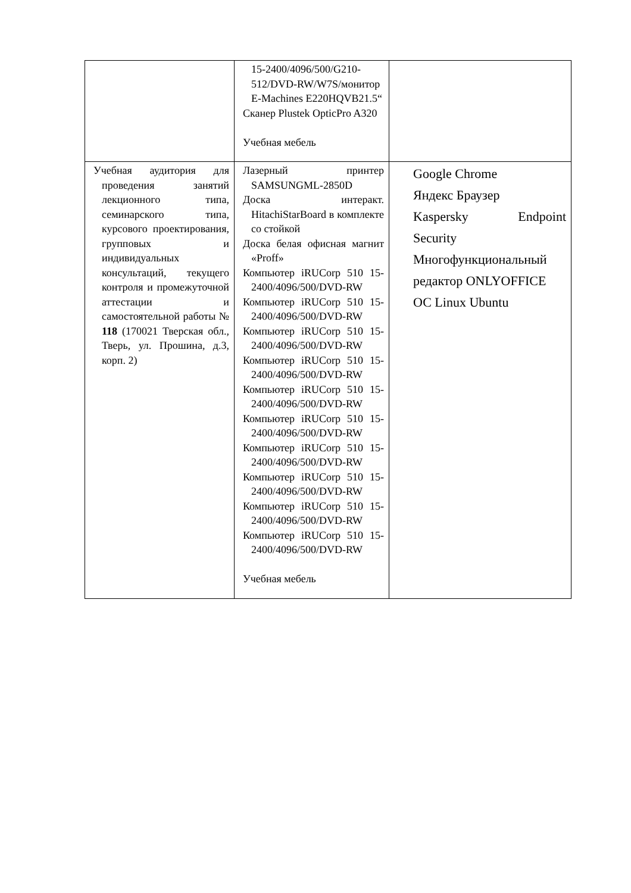| | 15-2400/4096/500/G210-512/DVD-RW/W7S/монитор E-Machines E220HQVB21.5“ Сканер Plustek OpticPro A320 Учебная мебель | |
| Учебная аудитория для проведения занятий лекционного типа, семинарского типа, курсового проектирования, групповых и индивидуальных консультаций, текущего контроля и промежуточной аттестации и самостоятельной работы № 118 (170021 Тверская обл., Тверь, ул. Прошина, д.3, корп. 2) | Лазерный принтер SAMSUNGML-2850D Доска интеракт. HitachiStarBoard в комплекте со стойкой Доска белая офисная магнит «Proff» Компьютер iRUCorp 510 15-2400/4096/500/DVD-RW Компьютер iRUCorp 510 15-2400/4096/500/DVD-RW Компьютер iRUCorp 510 15-2400/4096/500/DVD-RW Компьютер iRUCorp 510 15-2400/4096/500/DVD-RW Компьютер iRUCorp 510 15-2400/4096/500/DVD-RW Компьютер iRUCorp 510 15-2400/4096/500/DVD-RW Компьютер iRUCorp 510 15-2400/4096/500/DVD-RW Компьютер iRUCorp 510 15-2400/4096/500/DVD-RW Компьютер iRUCorp 510 15-2400/4096/500/DVD-RW Компьютер iRUCorp 510 15-2400/4096/500/DVD-RW Учебная мебель | Google Chrome Яндекс Браузер Kaspersky Endpoint Security Многофункциональный редактор ONLYOFFICE ОС Linux Ubuntu |